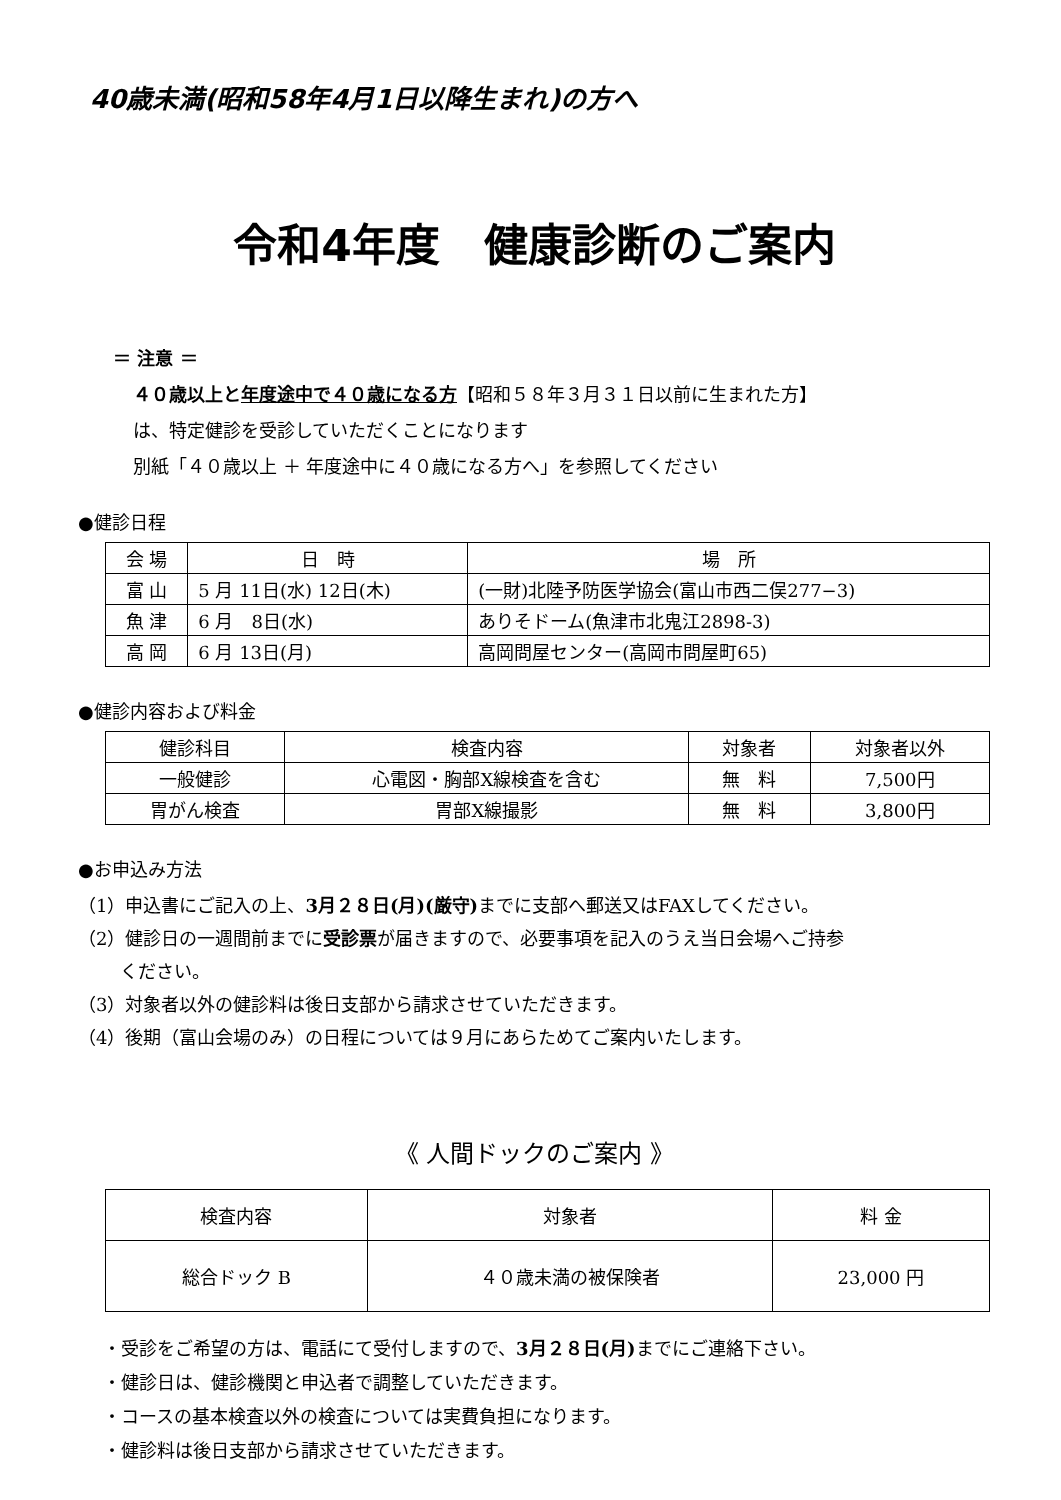40歳未満(昭和58年4月1日以降生まれ)の方へ
令和4年度　健康診断のご案内
＝ 注意 ＝
４０歳以上と年度途中で４０歳になる方【昭和５８年３月３１日以前に生まれた方】
は、特定健診を受診していただくことになります
別紙「４０歳以上 ＋ 年度途中に４０歳になる方へ」を参照してください
●健診日程
| 会 場 | 日 時 | 場 所 |
| --- | --- | --- |
| 富 山 | 5 月 11日(水) 12日(木) | (一財)北陸予防医学協会(富山市西二俣277−3) |
| 魚 津 | 6 月 8日(水) | ありそドーム(魚津市北鬼江2898-3) |
| 高 岡 | 6 月 13日(月) | 高岡問屋センター(高岡市問屋町65) |
●健診内容および料金
| 健診科目 | 検査内容 | 対象者 | 対象者以外 |
| --- | --- | --- | --- |
| 一般健診 | 心電図・胸部X線検査を含む | 無 料 | 7,500円 |
| 胃がん検査 | 胃部X線撮影 | 無 料 | 3,800円 |
●お申込み方法
（1）申込書にご記入の上、3月２８日(月)(厳守) までに支部へ郵送又はFAXしてください。
（2）健診日の一週間前までに受診票が届きますので、必要事項を記入のうえ当日会場へご持参
　　 ください。
（3）対象者以外の健診料は後日支部から請求させていただきます。
（4）後期（富山会場のみ）の日程については９月にあらためてご案内いたします。
《 人間ドックのご案内 》
| 検査内容 | 対象者 | 料 金 |
| --- | --- | --- |
| 総合ドック B | ４０歳未満の被保険者 | 23,000 円 |
・受診をご希望の方は、電話にて受付しますので、3月２８日(月) までにご連絡下さい。
・健診日は、健診機関と申込者で調整していただきます。
・コースの基本検査以外の検査については実費負担になります。
・健診料は後日支部から請求させていただきます。